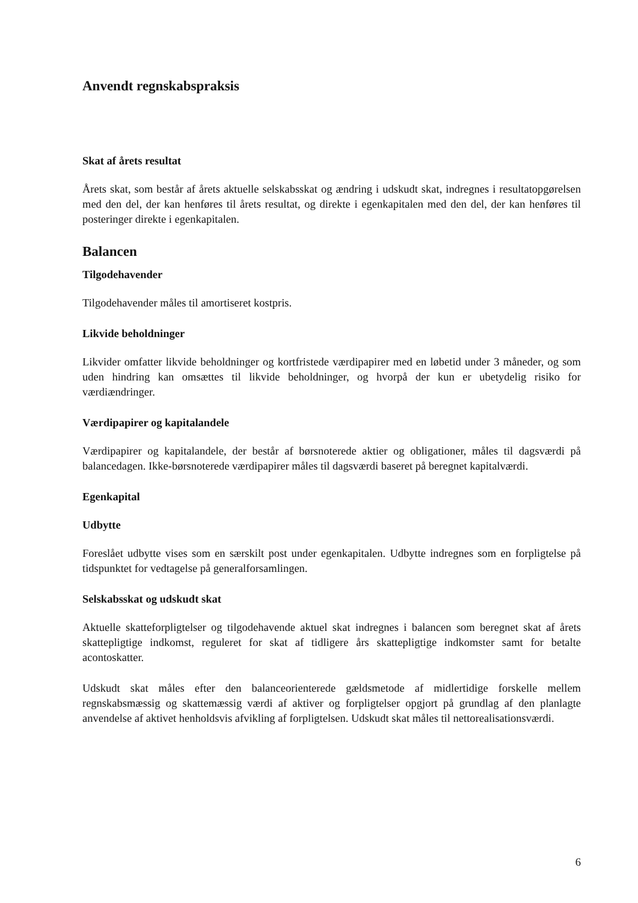Anvendt regnskabspraksis
Skat af årets resultat
Årets skat, som består af årets aktuelle selskabsskat og ændring i udskudt skat, indregnes i resultatopgørelsen med den del, der kan henføres til årets resultat, og direkte i egenkapitalen med den del, der kan henføres til posteringer direkte i egenkapitalen.
Balancen
Tilgodehavender
Tilgodehavender måles til amortiseret kostpris.
Likvide beholdninger
Likvider omfatter likvide beholdninger og kortfristede værdipapirer med en løbetid under 3 måneder, og som uden hindring kan omsættes til likvide beholdninger, og hvorpå der kun er ubetydelig risiko for værdiændringer.
Værdipapirer og kapitalandele
Værdipapirer og kapitalandele, der består af børsnoterede aktier og obligationer, måles til dagsværdi på balancedagen. Ikke-børsnoterede værdipapirer måles til dagsværdi baseret på beregnet kapitalværdi.
Egenkapital
Udbytte
Foreslået udbytte vises som en særskilt post under egenkapitalen. Udbytte indregnes som en forpligtelse på tidspunktet for vedtagelse på generalforsamlingen.
Selskabsskat og udskudt skat
Aktuelle skatteforpligtelser og tilgodehavende aktuel skat indregnes i balancen som beregnet skat af årets skattepligtige indkomst, reguleret for skat af tidligere års skattepligtige indkomster samt for betalte acontoskatter.
Udskudt skat måles efter den balanceorienterede gældsmetode af midlertidige forskelle mellem regnskabsmæssig og skattemæssig værdi af aktiver og forpligtelser opgjort på grundlag af den planlagte anvendelse af aktivet henholdsvis afvikling af forpligtelsen. Udskudt skat måles til nettorealisationsværdi.
6